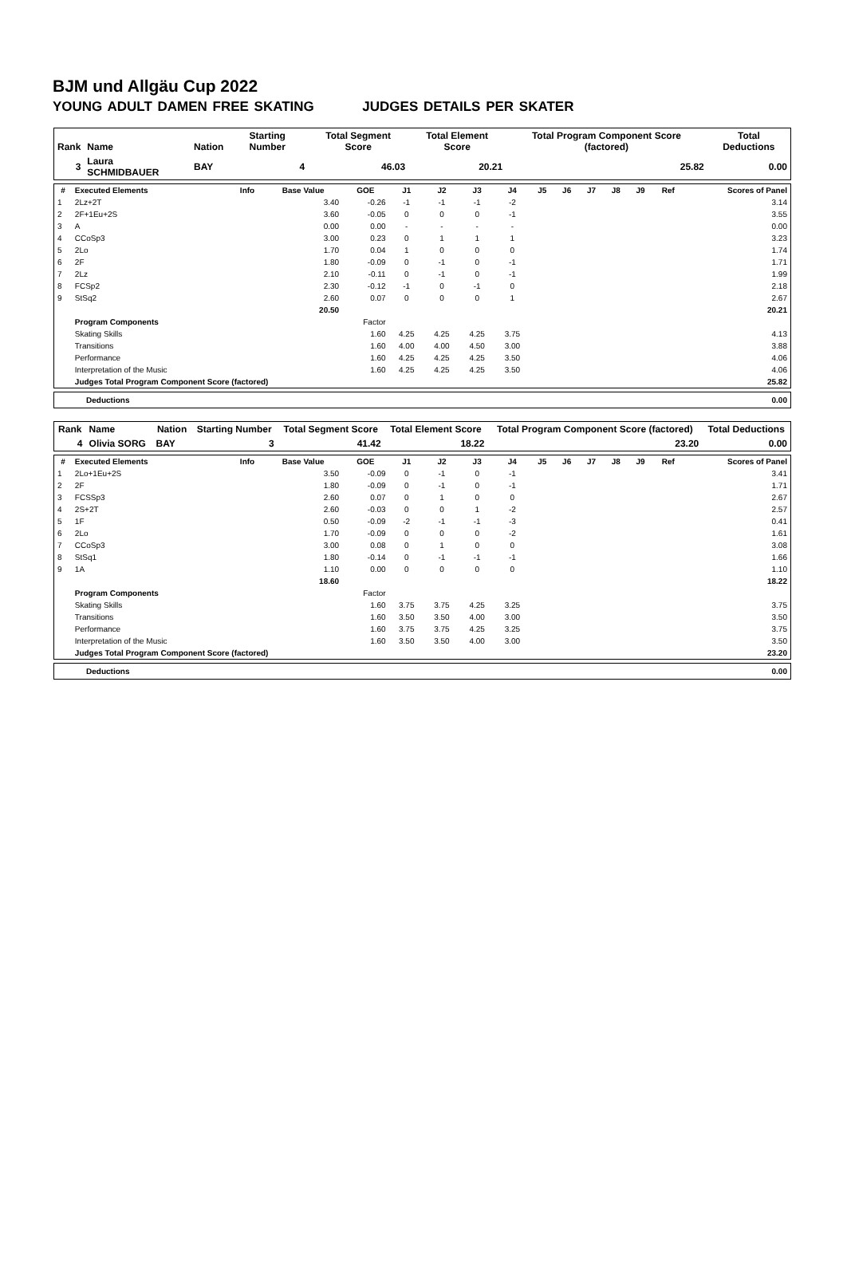BJM und Allgäu Cup 2022
YOUNG ADULT DAMEN FREE SKATING JUDGES DETAILS PER SKATER
| Rank | Name | Nation | Starting Number | Total Segment Score | Total Element Score | Total Program Component Score (factored) | Total Deductions |
| --- | --- | --- | --- | --- | --- | --- | --- |
| 3 | Laura SCHMIDBAUER | BAY | 4 | 46.03 | 20.21 | 25.82 | 0.00 |
| # | Executed Elements | Info | Base Value | GOE | J1 | J2 | J3 | J4 | J5 | J6 | J7 | J8 | J9 | Ref | Scores of Panel |
| --- | --- | --- | --- | --- | --- | --- | --- | --- | --- | --- | --- | --- | --- | --- | --- |
| 1 | 2Lz+2T | | 3.40 | -0.26 | -1 | -1 | -1 | -2 | | | | | | | 3.14 |
| 2 | 2F+1Eu+2S | | 3.60 | -0.05 | 0 | 0 | 0 | -1 | | | | | | | 3.55 |
| 3 | A | | 0.00 | 0.00 | - | - | - | - | | | | | | | 0.00 |
| 4 | CCoSp3 | | 3.00 | 0.23 | 0 | 1 | 1 | 1 | | | | | | | 3.23 |
| 5 | 2Lo | | 1.70 | 0.04 | 1 | 0 | 0 | 0 | | | | | | | 1.74 |
| 6 | 2F | | 1.80 | -0.09 | 0 | -1 | 0 | -1 | | | | | | | 1.71 |
| 7 | 2Lz | | 2.10 | -0.11 | 0 | -1 | 0 | -1 | | | | | | | 1.99 |
| 8 | FCSp2 | | 2.30 | -0.12 | -1 | 0 | -1 | 0 | | | | | | | 2.18 |
| 9 | StSq2 | | 2.60 | 0.07 | 0 | 0 | 0 | 1 | | | | | | | 2.67 |
| | | | 20.50 | | | | | | | | | | | | 20.21 |
| | Program Components | | | Factor | | | | | | | | | | | |
| | Skating Skills | | | 1.60 | 4.25 | 4.25 | 4.25 | 3.75 | | | | | | | 4.13 |
| | Transitions | | | 1.60 | 4.00 | 4.00 | 4.50 | 3.00 | | | | | | | 3.88 |
| | Performance | | | 1.60 | 4.25 | 4.25 | 4.25 | 3.50 | | | | | | | 4.06 |
| | Interpretation of the Music | | | 1.60 | 4.25 | 4.25 | 4.25 | 3.50 | | | | | | | 4.06 |
| | Judges Total Program Component Score (factored) | | | | | | | | | | | | | | 25.82 |
Deductions 0.00
| Rank | Name | Nation | Starting Number | Total Segment Score | Total Element Score | Total Program Component Score (factored) | Total Deductions |
| --- | --- | --- | --- | --- | --- | --- | --- |
| 4 | Olivia SORG | BAY | 3 | 41.42 | 18.22 | 23.20 | 0.00 |
| # | Executed Elements | Info | Base Value | GOE | J1 | J2 | J3 | J4 | J5 | J6 | J7 | J8 | J9 | Ref | Scores of Panel |
| --- | --- | --- | --- | --- | --- | --- | --- | --- | --- | --- | --- | --- | --- | --- | --- |
| 1 | 2Lo+1Eu+2S | | 3.50 | -0.09 | 0 | -1 | 0 | -1 | | | | | | | 3.41 |
| 2 | 2F | | 1.80 | -0.09 | 0 | -1 | 0 | -1 | | | | | | | 1.71 |
| 3 | FCSSp3 | | 2.60 | 0.07 | 0 | 1 | 0 | 0 | | | | | | | 2.67 |
| 4 | 2S+2T | | 2.60 | -0.03 | 0 | 0 | 1 | -2 | | | | | | | 2.57 |
| 5 | 1F | | 0.50 | -0.09 | -2 | -1 | -1 | -3 | | | | | | | 0.41 |
| 6 | 2Lo | | 1.70 | -0.09 | 0 | 0 | 0 | -2 | | | | | | | 1.61 |
| 7 | CCoSp3 | | 3.00 | 0.08 | 0 | 1 | 0 | 0 | | | | | | | 3.08 |
| 8 | StSq1 | | 1.80 | -0.14 | 0 | -1 | -1 | -1 | | | | | | | 1.66 |
| 9 | 1A | | 1.10 | 0.00 | 0 | 0 | 0 | 0 | | | | | | | 1.10 |
| | | | 18.60 | | | | | | | | | | | | 18.22 |
| | Program Components | | | Factor | | | | | | | | | | | |
| | Skating Skills | | | 1.60 | 3.75 | 3.75 | 4.25 | 3.25 | | | | | | | 3.75 |
| | Transitions | | | 1.60 | 3.50 | 3.50 | 4.00 | 3.00 | | | | | | | 3.50 |
| | Performance | | | 1.60 | 3.75 | 3.75 | 4.25 | 3.25 | | | | | | | 3.75 |
| | Interpretation of the Music | | | 1.60 | 3.50 | 3.50 | 4.00 | 3.00 | | | | | | | 3.50 |
| | Judges Total Program Component Score (factored) | | | | | | | | | | | | | | 23.20 |
Deductions 0.00